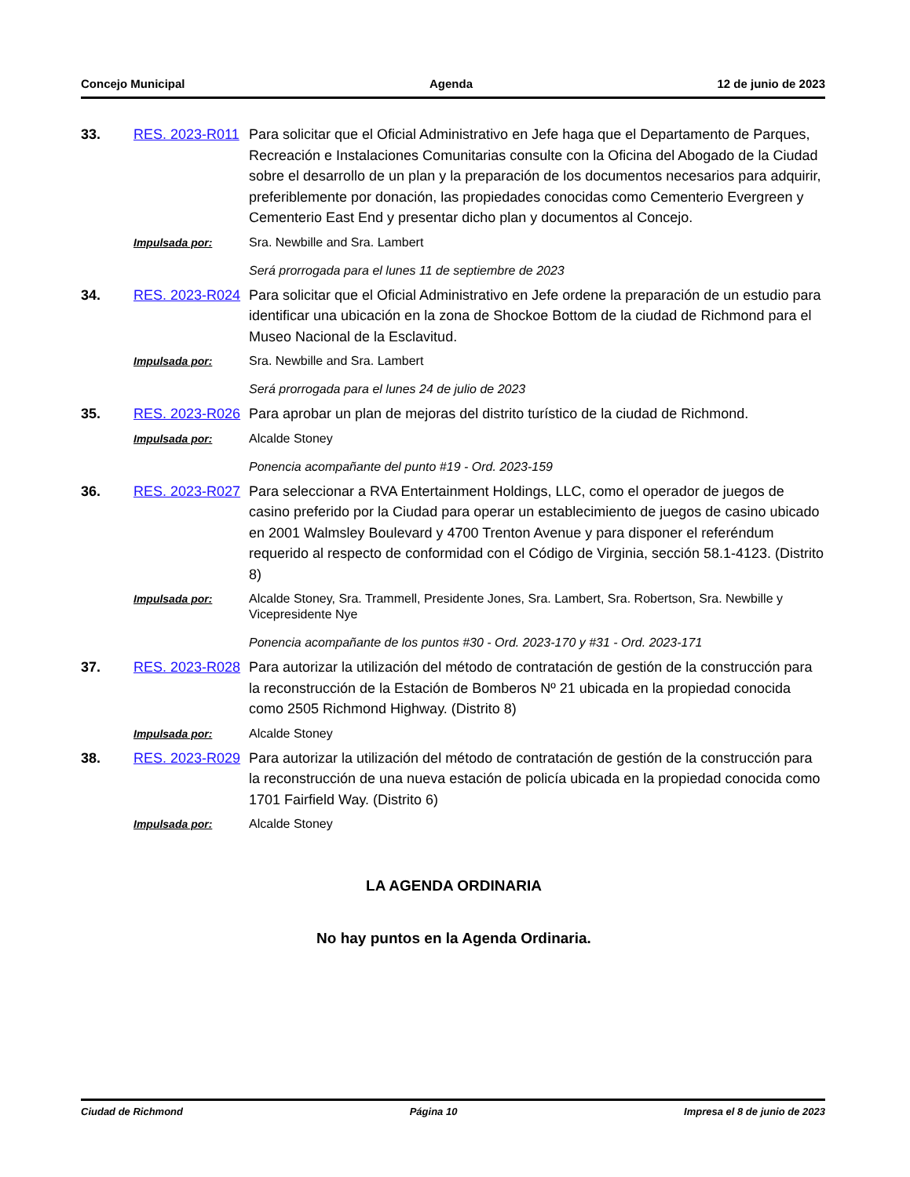Concejo Municipal Agenda 12 de junio de 2023
33.
RES. 2023-R011
Para solicitar que el Oficial Administrativo en Jefe haga que el Departamento de Parques, Recreación e Instalaciones Comunitarias consulte con la Oficina del Abogado de la Ciudad sobre el desarrollo de un plan y la preparación de los documentos necesarios para adquirir, preferiblemente por donación, las propiedades conocidas como Cementerio Evergreen y Cementerio East End y presentar dicho plan y documentos al Concejo.
Impulsada por:
Sra. Newbille and Sra. Lambert
Será prorrogada para el lunes 11 de septiembre de 2023
34.
RES. 2023-R024
Para solicitar que el Oficial Administrativo en Jefe ordene la preparación de un estudio para identificar una ubicación en la zona de Shockoe Bottom de la ciudad de Richmond para el Museo Nacional de la Esclavitud.
Impulsada por:
Sra. Newbille and Sra. Lambert
Será prorrogada para el lunes 24 de julio de 2023
35.
RES. 2023-R026
Para aprobar un plan de mejoras del distrito turístico de la ciudad de Richmond.
Impulsada por:
Alcalde Stoney
Ponencia acompañante del punto #19 - Ord. 2023-159
36.
RES. 2023-R027
Para seleccionar a RVA Entertainment Holdings, LLC, como el operador de juegos de casino preferido por la Ciudad para operar un establecimiento de juegos de casino ubicado en 2001 Walmsley Boulevard y 4700 Trenton Avenue y para disponer el referéndum requerido al respecto de conformidad con el Código de Virginia, sección 58.1-4123. (Distrito 8)
Impulsada por:
Alcalde Stoney, Sra. Trammell, Presidente Jones, Sra. Lambert, Sra. Robertson, Sra. Newbille y Vicepresidente Nye
Ponencia acompañante de los puntos #30 - Ord. 2023-170 y #31 - Ord. 2023-171
37.
RES. 2023-R028
Para autorizar la utilización del método de contratación de gestión de la construcción para la reconstrucción de la Estación de Bomberos Nº 21 ubicada en la propiedad conocida como 2505 Richmond Highway. (Distrito 8)
Impulsada por:
Alcalde Stoney
38.
RES. 2023-R029
Para autorizar la utilización del método de contratación de gestión de la construcción para la reconstrucción de una nueva estación de policía ubicada en la propiedad conocida como 1701 Fairfield Way. (Distrito 6)
Impulsada por:
Alcalde Stoney
LA AGENDA ORDINARIA
No hay puntos en la Agenda Ordinaria.
Ciudad de Richmond Página 10 Impresa el 8 de junio de 2023